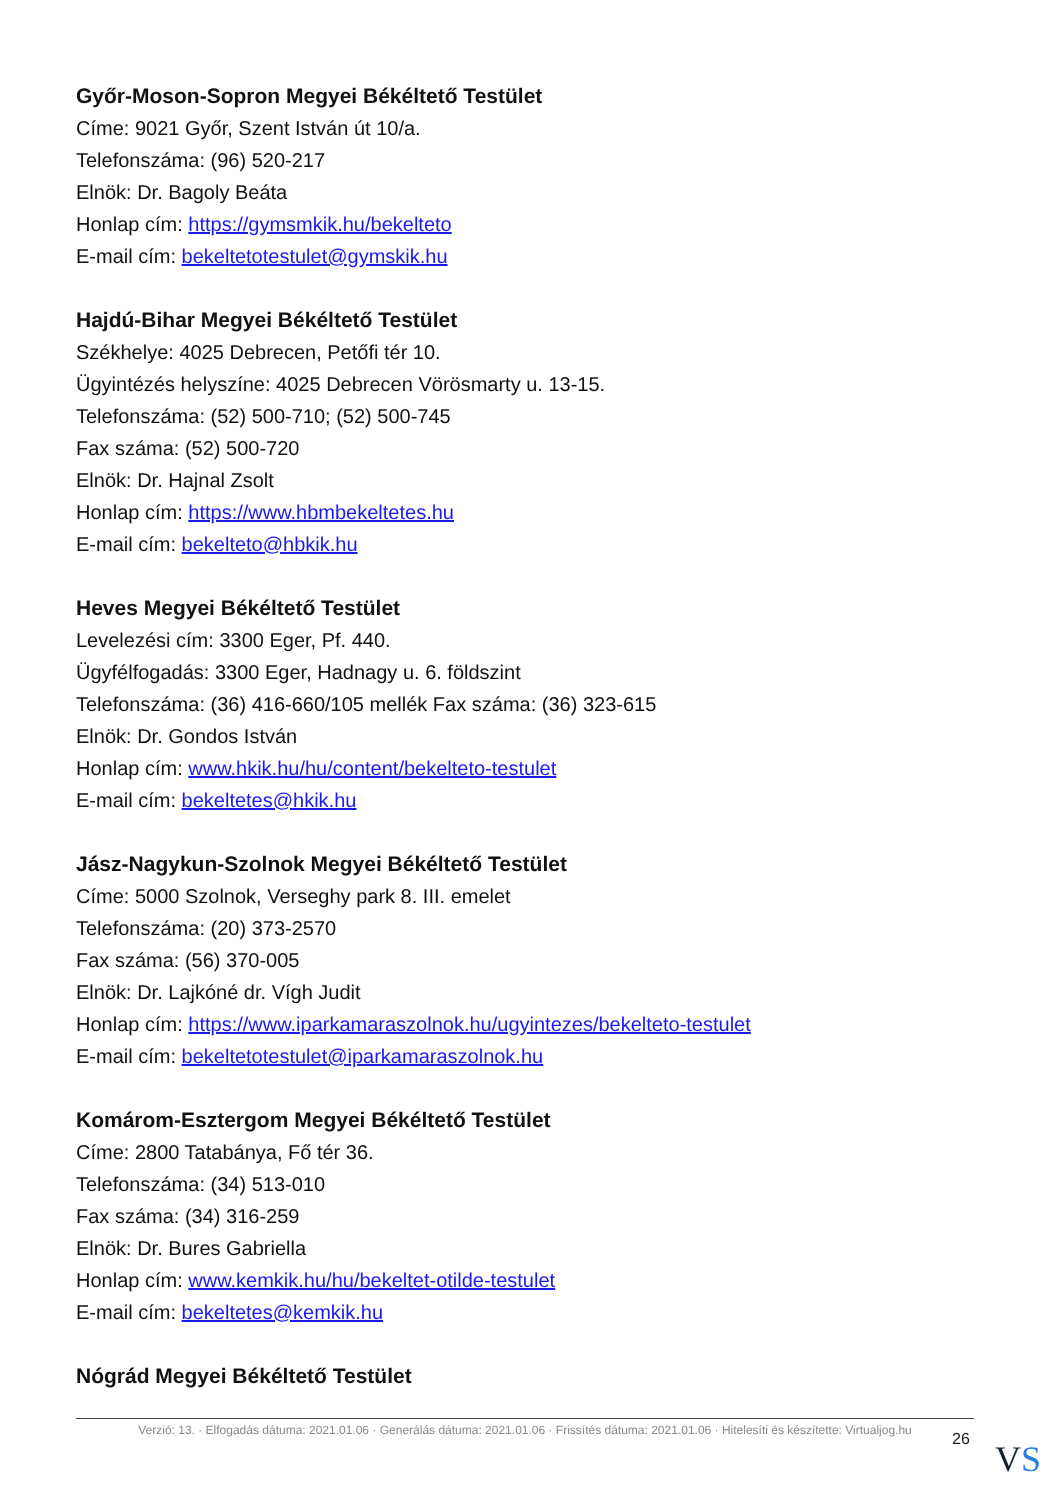Győr-Moson-Sopron Megyei Békéltető Testület
Címe: 9021 Győr, Szent István út 10/a.
Telefonszáma: (96) 520-217
Elnök: Dr. Bagoly Beáta
Honlap cím: https://gymsmkik.hu/bekelteto
E-mail cím: bekeltetotestulet@gymskik.hu
Hajdú-Bihar Megyei Békéltető Testület
Székhelye: 4025 Debrecen, Petőfi tér 10.
Ügyintézés helyszíne: 4025 Debrecen Vörösmarty u. 13-15.
Telefonszáma: (52) 500-710; (52) 500-745
Fax száma: (52) 500-720
Elnök: Dr. Hajnal Zsolt
Honlap cím: https://www.hbmbekeltetes.hu
E-mail cím: bekelteto@hbkik.hu
Heves Megyei Békéltető Testület
Levelezési cím: 3300 Eger, Pf. 440.
Ügyfélfogadás: 3300 Eger, Hadnagy u. 6. földszint
Telefonszáma: (36) 416-660/105 mellék Fax száma: (36) 323-615
Elnök: Dr. Gondos István
Honlap cím: www.hkik.hu/hu/content/bekelteto-testulet
E-mail cím: bekeltetes@hkik.hu
Jász-Nagykun-Szolnok Megyei Békéltető Testület
Címe: 5000 Szolnok, Verseghy park 8. III. emelet
Telefonszáma: (20) 373-2570
Fax száma: (56) 370-005
Elnök: Dr. Lajkóné dr. Vígh Judit
Honlap cím: https://www.iparkamaraszolnok.hu/ugyintezes/bekelteto-testulet
E-mail cím: bekeltetotestulet@iparkamaraszolnok.hu
Komárom-Esztergom Megyei Békéltető Testület
Címe: 2800 Tatabánya, Fő tér 36.
Telefonszáma: (34) 513-010
Fax száma: (34) 316-259
Elnök: Dr. Bures Gabriella
Honlap cím: www.kemkik.hu/hu/bekeltet-otilde-testulet
E-mail cím: bekeltetes@kemkik.hu
Nógrád Megyei Békéltető Testület
Verzió: 13. · Elfogadás dátuma: 2021.01.06 · Generálás dátuma: 2021.01.06 · Frissítés dátuma: 2021.01.06 · Hitelesíti és készítette: Virtualjog.hu
26 VS